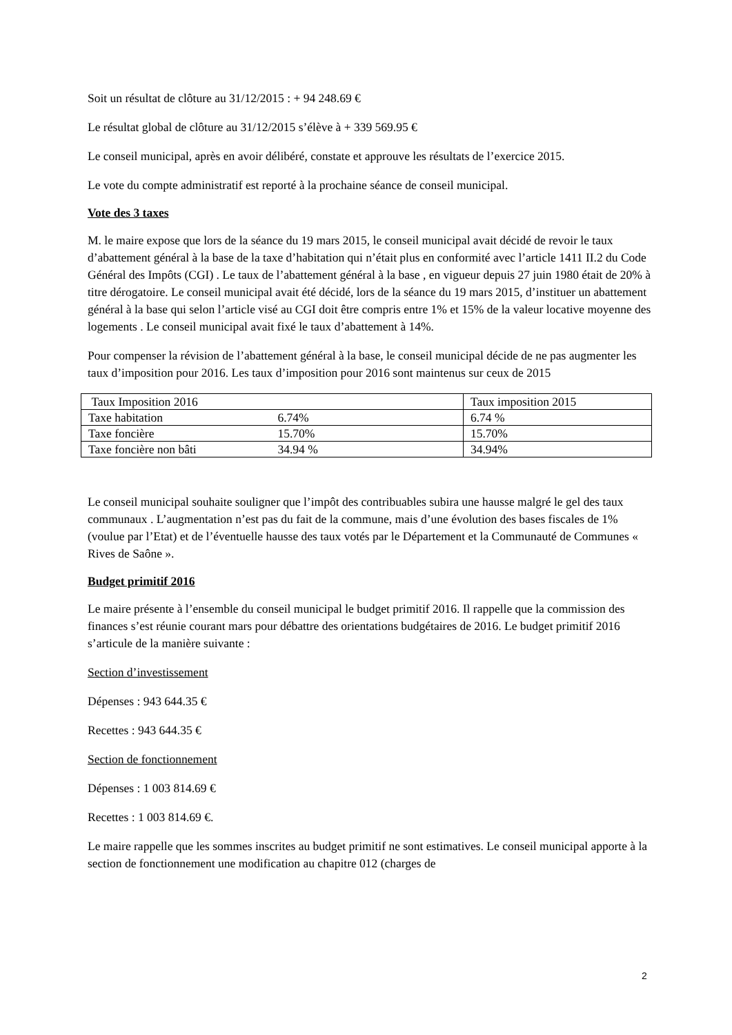Soit un résultat de clôture au 31/12/2015 : + 94 248.69 €
Le résultat global de clôture au 31/12/2015 s’élève à + 339 569.95 €
Le conseil municipal, après en avoir délibéré, constate et approuve les résultats de l’exercice 2015.
Le vote du compte administratif est reporté à la prochaine séance de conseil municipal.
Vote des 3 taxes
M. le maire expose que lors de la séance du 19 mars 2015, le conseil municipal avait décidé de revoir le taux d’abattement général à la base de la taxe d’habitation qui n’était plus en conformité avec l’article 1411 II.2 du Code Général des Impôts (CGI) . Le taux de l’abattement général à la base , en vigueur depuis 27 juin 1980 était de 20% à titre dérogatoire. Le conseil municipal avait été décidé, lors de la séance du 19 mars 2015, d’instituer un abattement général à la base qui selon l’article visé au CGI doit être compris entre 1% et 15% de la valeur locative moyenne des logements . Le conseil municipal avait fixé le taux d’abattement à 14%.
Pour compenser la révision de l’abattement général à la base, le conseil municipal décide de ne pas augmenter les taux d’imposition pour 2016. Les taux d’imposition pour 2016 sont maintenus sur ceux de 2015
| Taux Imposition 2016 | Taux imposition 2015 |
| Taxe habitation 6.74% | 6.74 % |
| Taxe foncière 15.70% | 15.70% |
| Taxe foncière non bâti 34.94 % | 34.94% |
Le conseil municipal souhaite souligner que l’impôt des contribuables subira une hausse malgré le gel des taux communaux . L’augmentation n’est pas du fait de la commune, mais d’une évolution des bases fiscales de 1% (voulue par l’Etat) et de l’éventuelle hausse des taux votés par le Département et la Communauté de Communes « Rives de Saône ».
Budget primitif 2016
Le maire présente à l’ensemble du conseil municipal le budget primitif 2016. Il rappelle que la commission des finances s’est réunie courant mars pour débattre des orientations budgétaires de 2016. Le budget primitif 2016 s’articule de la manière suivante :
Section d’investissement
Dépenses : 943 644.35 €
Recettes : 943 644.35 €
Section de fonctionnement
Dépenses : 1 003 814.69 €
Recettes : 1 003 814.69 €.
Le maire rappelle que les sommes inscrites au budget primitif ne sont estimatives. Le conseil municipal apporte à la section de fonctionnement une modification au chapitre 012 (charges de
2